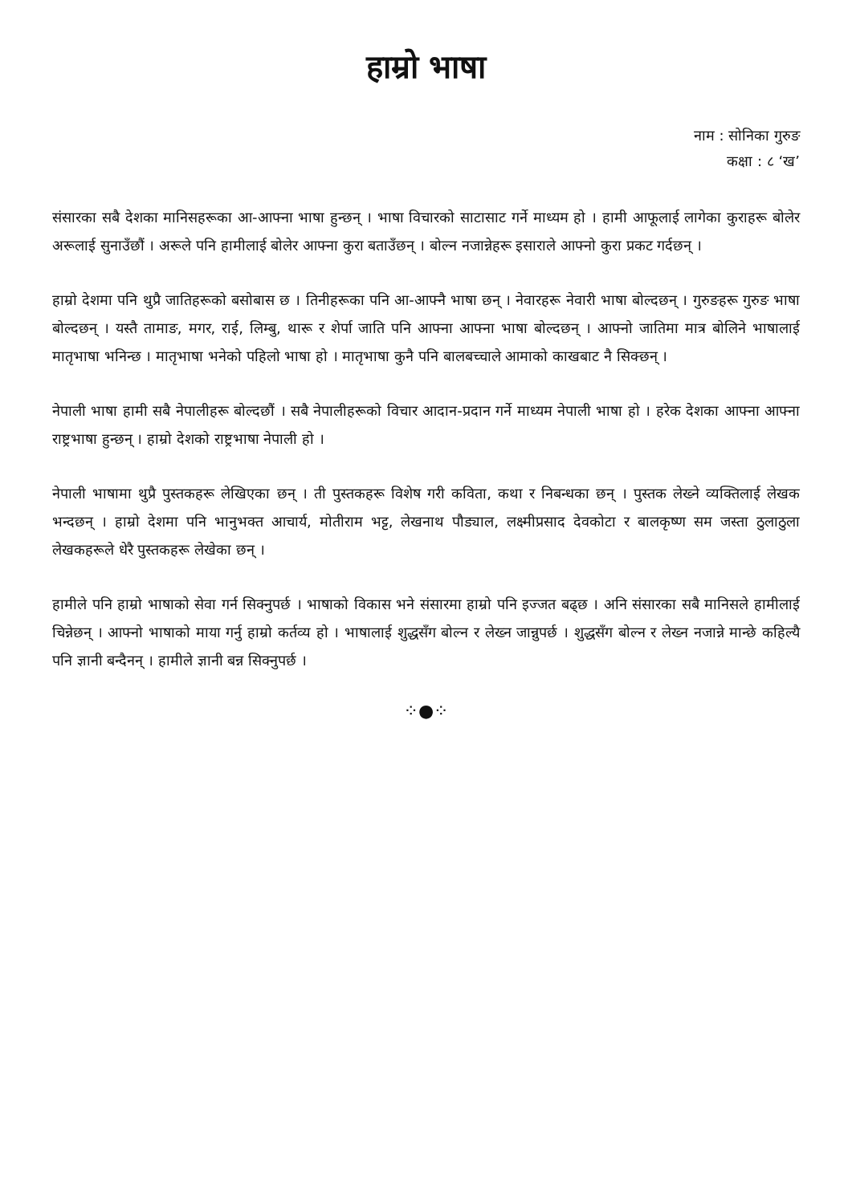हाम्रो भाषा
नाम : सोनिका गुरुङ
कक्षा : ८ ‘ख’
संसारका सबै देशका मानिसहरूका आ-आफ्ना भाषा हुन्छन् । भाषा विचारको साटासाट गर्ने माध्यम हो । हामी आफूलाई लागेका कुराहरू बोलेर अरूलाई सुनाउँछौं । अरूले पनि हामीलाई बोलेर आफ्ना कुरा बताउँछन् । बोल्न नजान्नेहरू इसाराले आफ्नो कुरा प्रकट गर्दछन् ।
हाम्रो देशमा पनि थुप्रै जातिहरूको बसोबास छ । तिनीहरूका पनि आ-आफ्नै भाषा छन् । नेवारहरू नेवारी भाषा बोल्दछन् । गुरुङहरू गुरुङ भाषा बोल्दछन् । यस्तै तामाङ, मगर, राई, लिम्बु, थारू र शेर्पा जाति पनि आफ्ना आफ्ना भाषा बोल्दछन् । आफ्नो जातिमा मात्र बोलिने भाषालाई मातृभाषा भनिन्छ । मातृभाषा भनेको पहिलो भाषा हो । मातृभाषा कुनै पनि बालबच्चाले आमाको काखबाट नै सिक्छन् ।
नेपाली भाषा हामी सबै नेपालीहरू बोल्दछौं । सबै नेपालीहरूको विचार आदान-प्रदान गर्ने माध्यम नेपाली भाषा हो । हरेक देशका आफ्ना आफ्ना राष्ट्रभाषा हुन्छन् । हाम्रो देशको राष्ट्रभाषा नेपाली हो ।
नेपाली भाषामा थुप्रै पुस्तकहरू लेखिएका छन् । ती पुस्तकहरू विशेष गरी कविता, कथा र निबन्धका छन् । पुस्तक लेख्ने व्यक्तिलाई लेखक भन्दछन् । हाम्रो देशमा पनि भानुभक्त आचार्य, मोतीराम भट्ट, लेखनाथ पौड्याल, लक्ष्मीप्रसाद देवकोटा र बालकृष्ण सम जस्ता ठुलाठुला लेखकहरूले धेरै पुस्तकहरू लेखेका छन् ।
हामीले पनि हाम्रो भाषाको सेवा गर्न सिक्नुपर्छ । भाषाको विकास भने संसारमा हाम्रो पनि इज्जत बढ्छ । अनि संसारका सबै मानिसले हामीलाई चिन्नेछन् । आफ्नो भाषाको माया गर्नु हाम्रो कर्तव्य हो । भाषालाई शुद्धसँग बोल्न र लेख्न जान्नुपर्छ । शुद्धसँग बोल्न र लेख्न नजान्ने मान्छे कहिल्यै पनि ज्ञानी बन्दैनन् । हामीले ज्ञानी बन्न सिक्नुपर्छ ।
⁘●⁘